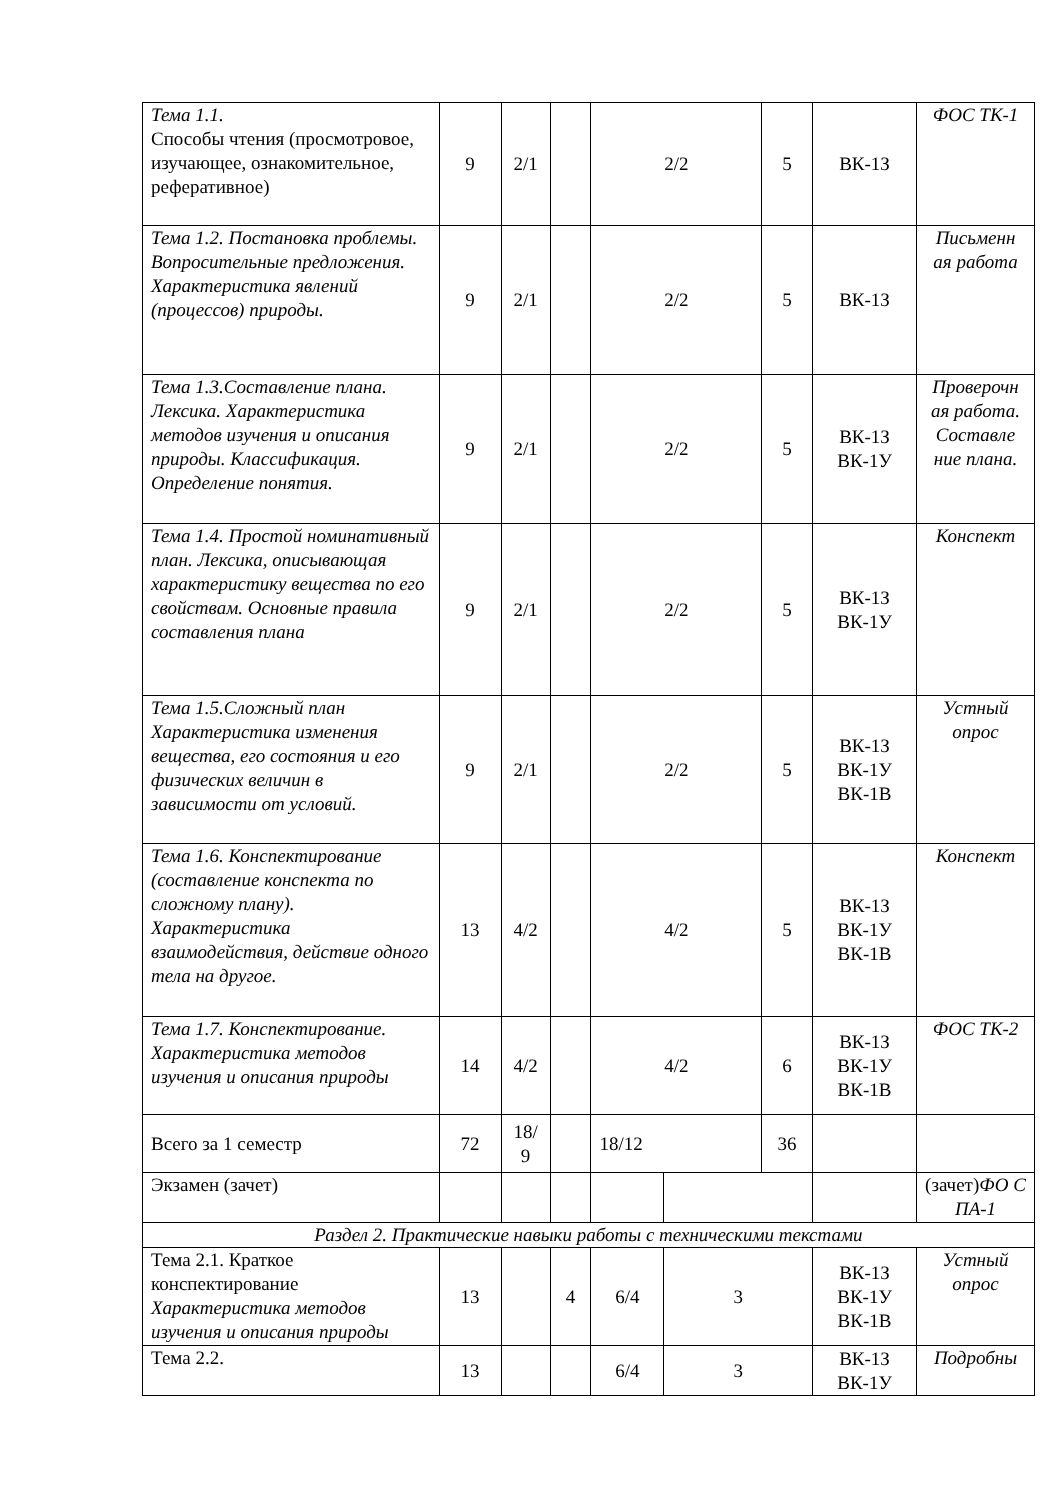| Тема 1.1. Способы чтения (просмотровое, изучающее, ознакомительное, реферативное) | 9 | 2/1 | | 2/2 | | 5 | ВК-1З | ФОС ТК-1 |
| Тема 1.2. Постановка проблемы. Вопросительные предложения. Характеристика явлений (процессов) природы. | 9 | 2/1 | | 2/2 | | 5 | ВК-1З | Письменн ая работа |
| Тема 1.3.Составление плана. Лексика. Характеристика методов изучения и описания природы. Классификация. Определение понятия. | 9 | 2/1 | | 2/2 | | 5 | ВК-1З ВК-1У | Проверочн ая работа. Составле ние плана. |
| Тема 1.4. Простой номинативный план. Лексика, описывающая характеристику вещества по его свойствам. Основные правила составления плана | 9 | 2/1 | | 2/2 | | 5 | ВК-1З ВК-1У | Конспект |
| Тема 1.5.Сложный план Характеристика изменения вещества, его состояния и его физических величин в зависимости от условий. | 9 | 2/1 | | 2/2 | | 5 | ВК-1З ВК-1У ВК-1В | Устный опрос |
| Тема 1.6. Конспектирование (составление конспекта по сложному плану). Характеристика взаимодействия, действие одного тела на другое. | 13 | 4/2 | | 4/2 | | 5 | ВК-1З ВК-1У ВК-1В | Конспект |
| Тема 1.7. Конспектирование. Характеристика методов изучения и описания природы | 14 | 4/2 | | 4/2 | | 6 | ВК-1З ВК-1У ВК-1В | ФОС ТК-2 |
| Всего за 1 семестр | 72 | 18/ 9 | | 18/12 | | 36 | | |
| Экзамен (зачет) | | | | | | | | (зачет) ФО С ПА-1 |
| Раздел 2. Практические навыки работы с техническими текстами | | | | | | | | |
| Тема 2.1. Краткое конспектирование Характеристика методов изучения и описания природы | 13 | | 4 | 6/4 | 3 | | ВК-1З ВК-1У ВК-1В | Устный опрос |
| Тема 2.2. | 13 | | | 6/4 | 3 | | ВК-1З ВК-1У | Подробны |